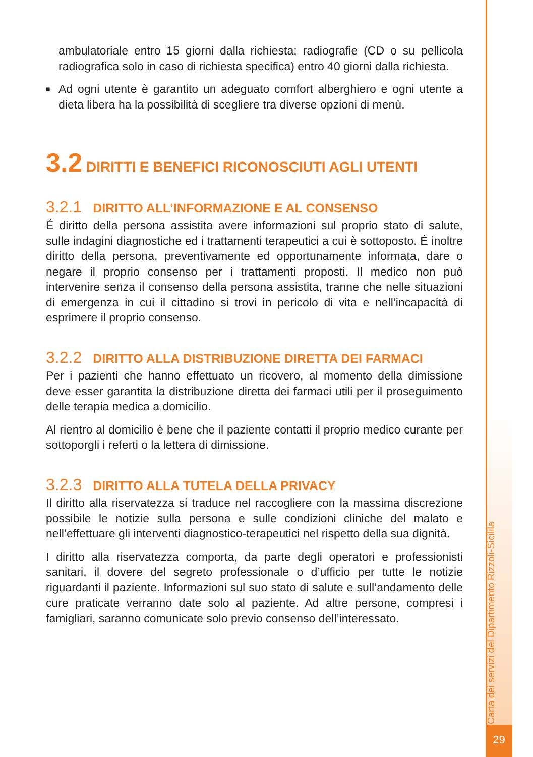ambulatoriale entro 15 giorni dalla richiesta; radiografie (CD o su pellicola radiografica solo in caso di richiesta specifica) entro 40 giorni dalla richiesta.
■ Ad ogni utente è garantito un adeguato comfort alberghiero e ogni utente a dieta libera ha la possibilità di scegliere tra diverse opzioni di menù.
3.2 DIRITTI E BENEFICI RICONOSCIUTI AGLI UTENTI
3.2.1 DIRITTO ALL’INFORMAZIONE E AL CONSENSO
É diritto della persona assistita avere informazioni sul proprio stato di salute, sulle indagini diagnostiche ed i trattamenti terapeutici a cui è sottoposto. É inoltre diritto della persona, preventivamente ed opportunamente informata, dare o negare il proprio consenso per i trattamenti proposti. Il medico non può intervenire senza il consenso della persona assistita, tranne che nelle situazioni di emergenza in cui il cittadino si trovi in pericolo di vita e nell’incapacità di esprimere il proprio consenso.
3.2.2 DIRITTO ALLA DISTRIBUZIONE DIRETTA DEI FARMACI
Per i pazienti che hanno effettuato un ricovero, al momento della dimissione deve esser garantita la distribuzione diretta dei farmaci utili per il proseguimento delle terapia medica a domicilio.
Al rientro al domicilio è bene che il paziente contatti il proprio medico curante per sottoporgli i referti o la lettera di dimissione.
3.2.3 DIRITTO ALLA TUTELA DELLA PRIVACY
Il diritto alla riservatezza si traduce nel raccogliere con la massima discrezione possibile le notizie sulla persona e sulle condizioni cliniche del malato e nell’effettuare gli interventi diagnostico-terapeutici nel rispetto della sua dignità.
I diritto alla riservatezza comporta, da parte degli operatori e professionisti sanitari, il dovere del segreto professionale o d’ufficio per tutte le notizie riguardanti il paziente. Informazioni sul suo stato di salute e sull’andamento delle cure praticate verranno date solo al paziente. Ad altre persone, compresi i famigliari, saranno comunicate solo previo consenso dell’interessato.
Carta dei servizi del Dipartimento Rizzoli-Sicilila
29